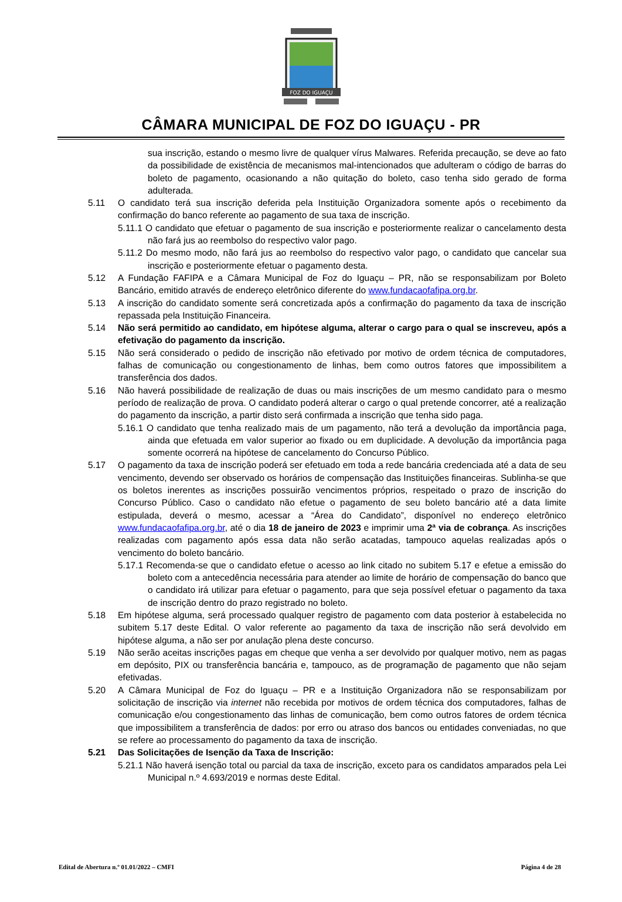FOZ DO IGUAÇU
CÂMARA MUNICIPAL DE FOZ DO IGUAÇU - PR
sua inscrição, estando o mesmo livre de qualquer vírus Malwares. Referida precaução, se deve ao fato da possibilidade de existência de mecanismos mal-intencionados que adulteram o código de barras do boleto de pagamento, ocasionando a não quitação do boleto, caso tenha sido gerado de forma adulterada.
5.11 O candidato terá sua inscrição deferida pela Instituição Organizadora somente após o recebimento da confirmação do banco referente ao pagamento de sua taxa de inscrição.
5.11.1 O candidato que efetuar o pagamento de sua inscrição e posteriormente realizar o cancelamento desta não fará jus ao reembolso do respectivo valor pago.
5.11.2 Do mesmo modo, não fará jus ao reembolso do respectivo valor pago, o candidato que cancelar sua inscrição e posteriormente efetuar o pagamento desta.
5.12 A Fundação FAFIPA e a Câmara Municipal de Foz do Iguaçu – PR, não se responsabilizam por Boleto Bancário, emitido através de endereço eletrônico diferente do www.fundacaofafipa.org.br.
5.13 A inscrição do candidato somente será concretizada após a confirmação do pagamento da taxa de inscrição repassada pela Instituição Financeira.
5.14 Não será permitido ao candidato, em hipótese alguma, alterar o cargo para o qual se inscreveu, após a efetivação do pagamento da inscrição.
5.15 Não será considerado o pedido de inscrição não efetivado por motivo de ordem técnica de computadores, falhas de comunicação ou congestionamento de linhas, bem como outros fatores que impossibilitem a transferência dos dados.
5.16 Não haverá possibilidade de realização de duas ou mais inscrições de um mesmo candidato para o mesmo período de realização de prova. O candidato poderá alterar o cargo o qual pretende concorrer, até a realização do pagamento da inscrição, a partir disto será confirmada a inscrição que tenha sido paga.
5.16.1 O candidato que tenha realizado mais de um pagamento, não terá a devolução da importância paga, ainda que efetuada em valor superior ao fixado ou em duplicidade. A devolução da importância paga somente ocorrerá na hipótese de cancelamento do Concurso Público.
5.17 O pagamento da taxa de inscrição poderá ser efetuado em toda a rede bancária credenciada até a data de seu vencimento, devendo ser observado os horários de compensação das Instituições financeiras. Sublinha-se que os boletos inerentes as inscrições possuirão vencimentos próprios, respeitado o prazo de inscrição do Concurso Público. Caso o candidato não efetue o pagamento de seu boleto bancário até a data limite estipulada, deverá o mesmo, acessar a “Área do Candidato”, disponível no endereço eletrônico www.fundacaofafipa.org.br, até o dia 18 de janeiro de 2023 e imprimir uma 2ª via de cobrança. As inscrições realizadas com pagamento após essa data não serão acatadas, tampouco aquelas realizadas após o vencimento do boleto bancário.
5.17.1 Recomenda-se que o candidato efetue o acesso ao link citado no subitem 5.17 e efetue a emissão do boleto com a antecedência necessária para atender ao limite de horário de compensação do banco que o candidato irá utilizar para efetuar o pagamento, para que seja possível efetuar o pagamento da taxa de inscrição dentro do prazo registrado no boleto.
5.18 Em hipótese alguma, será processado qualquer registro de pagamento com data posterior à estabelecida no subitem 5.17 deste Edital. O valor referente ao pagamento da taxa de inscrição não será devolvido em hipótese alguma, a não ser por anulação plena deste concurso.
5.19 Não serão aceitas inscrições pagas em cheque que venha a ser devolvido por qualquer motivo, nem as pagas em depósito, PIX ou transferência bancária e, tampouco, as de programação de pagamento que não sejam efetivadas.
5.20 A Câmara Municipal de Foz do Iguaçu – PR e a Instituição Organizadora não se responsabilizam por solicitação de inscrição via internet não recebida por motivos de ordem técnica dos computadores, falhas de comunicação e/ou congestionamento das linhas de comunicação, bem como outros fatores de ordem técnica que impossibilitem a transferência de dados: por erro ou atraso dos bancos ou entidades conveniadas, no que se refere ao processamento do pagamento da taxa de inscrição.
5.21 Das Solicitações de Isenção da Taxa de Inscrição:
5.21.1 Não haverá isenção total ou parcial da taxa de inscrição, exceto para os candidatos amparados pela Lei Municipal n.º 4.693/2019 e normas deste Edital.
Edital de Abertura n.º 01.01/2022 – CMFI Página 4 de 28